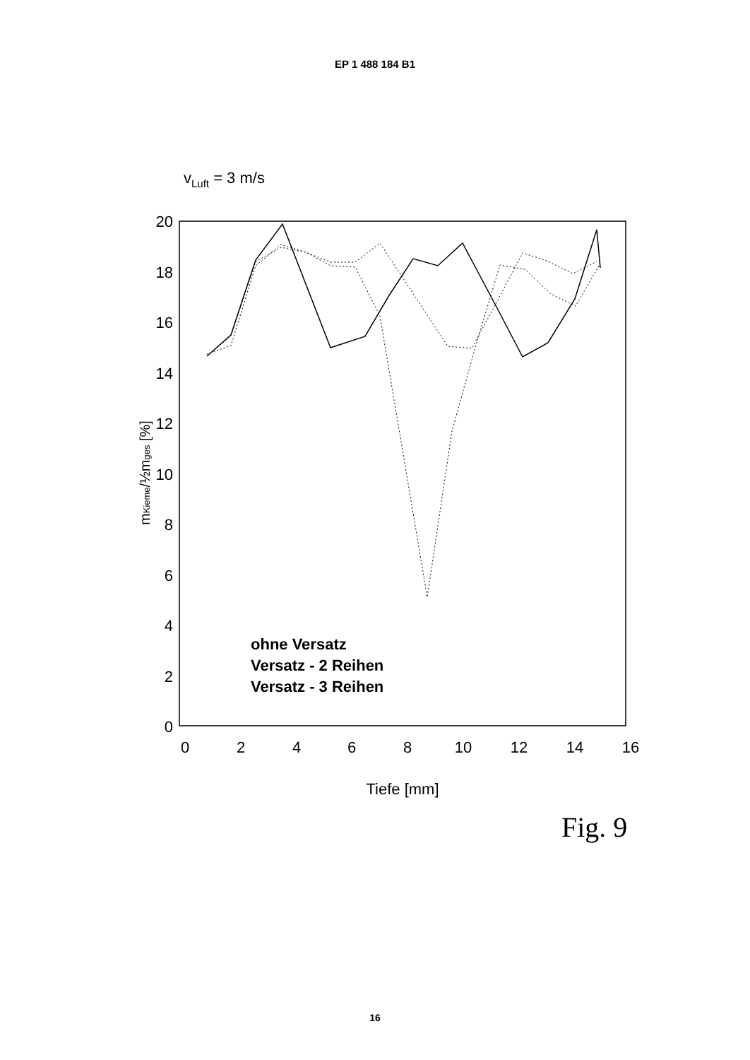EP 1 488 184 B1
vLuft = 3 m/s
20
18
16
14
12
10
8
6
4
2
0
0
2
4
6
8
10
12
14
16
Tiefe [mm]
mKieme/½mges [%]
ohne Versatz
Versatz - 2 Reihen
Versatz - 3 Reihen
Fig. 9
16